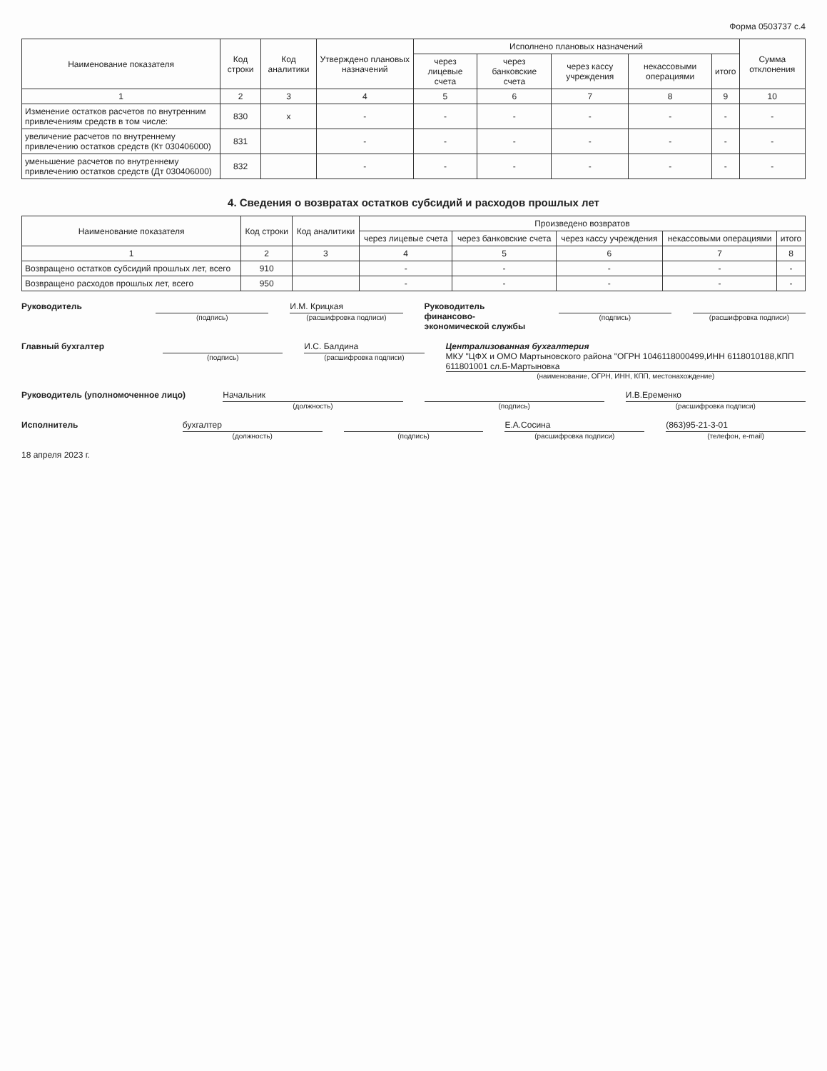Форма 0503737 с.4
| Наименование показателя | Код строки | Код аналитики | Утверждено плановых назначений | Исполнено плановых назначений | | | | | Сумма отклонения |
| --- | --- | --- | --- | --- | --- | --- | --- | --- | --- |
| | | | | через лицевые счета | через банковские счета | через кассу учреждения | некассовыми операциями | итого | |
| 1 | 2 | 3 | 4 | 5 | 6 | 7 | 8 | 9 | 10 |
| Изменение остатков расчетов по внутренним привлечениям средств в том числе: | 830 | x | - | - | - | - | - | - | - |
| увеличение расчетов по внутреннему привлечению остатков средств (Кт 030406000) | 831 | | - | - | - | - | - | - | - |
| уменьшение расчетов по внутреннему привлечению остатков средств (Дт 030406000) | 832 | | - | - | - | - | - | - | - |
4. Сведения о возвратах остатков субсидий и расходов прошлых лет
| Наименование показателя | Код строки | Код аналитики | Произведено возвратов | | | | |
| --- | --- | --- | --- | --- | --- | --- | --- |
| | | | через лицевые счета | через банковские счета | через кассу учреждения | некассовыми операциями | итого |
| 1 | 2 | 3 | 4 | 5 | 6 | 7 | 8 |
| Возвращено остатков субсидий прошлых лет, всего | 910 | | - | - | - | - | - |
| Возвращено расходов прошлых лет, всего | 950 | | - | - | - | - | - |
Руководитель
(подпись)
И.М. Крицкая
(расшифровка подписи)
Руководитель финансово-экономической службы
(подпись) (расшифровка подписи)
Главный бухгалтер
(подпись)
И.С. Балдина
(расшифровка подписи)
Централизованная бухгалтерия
МКУ "ЦФХ и ОМО Мартыновского района "ОГРН 1046118000499,ИНН 6118010188,КПП 611801001 сл.Б-Мартыновка
(наименование, ОГРН, ИНН, КПП, местонахождение)
Руководитель (уполномоченное лицо)
Начальник
(должность)
(подпись)
И.В.Еременко
(расшифровка подписи)
Исполнитель бухгалтер
(должность)
(подпись)
Е.А.Сосина
(расшифровка подписи)
(863)95-21-3-01
(телефон, e-mail)
18 апреля 2023 г.